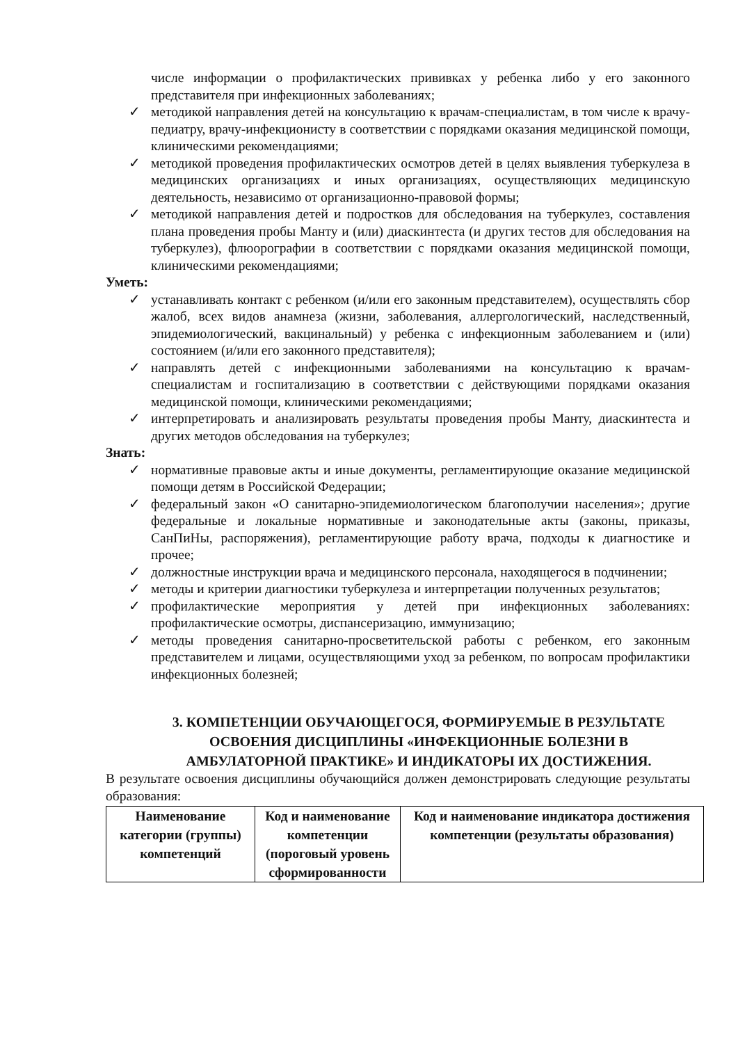числе информации о профилактических прививках у ребенка либо у его законного представителя при инфекционных заболеваниях;
✓ методикой направления детей на консультацию к врачам-специалистам, в том числе к врачу-педиатру, врачу-инфекционисту в соответствии с порядками оказания медицинской помощи, клиническими рекомендациями;
✓ методикой проведения профилактических осмотров детей в целях выявления туберкулеза в медицинских организациях и иных организациях, осуществляющих медицинскую деятельность, независимо от организационно-правовой формы;
✓ методикой направления детей и подростков для обследования на туберкулез, составления плана проведения пробы Манту и (или) диаскинтеста (и других тестов для обследования на туберкулез), флюорографии в соответствии с порядками оказания медицинской помощи, клиническими рекомендациями;
Уметь:
✓ устанавливать контакт с ребенком (и/или его законным представителем), осуществлять сбор жалоб, всех видов анамнеза (жизни, заболевания, аллергологический, наследственный, эпидемиологический, вакцинальный) у ребенка с инфекционным заболеванием и (или) состоянием (и/или его законного представителя);
✓ направлять детей с инфекционными заболеваниями на консультацию к врачам-специалистам и госпитализацию в соответствии с действующими порядками оказания медицинской помощи, клиническими рекомендациями;
✓ интерпретировать и анализировать результаты проведения пробы Манту, диаскинтеста и других методов обследования на туберкулез;
Знать:
✓ нормативные правовые акты и иные документы, регламентирующие оказание медицинской помощи детям в Российской Федерации;
✓ федеральный закон «О санитарно-эпидемиологическом благополучии населения»; другие федеральные и локальные нормативные и законодательные акты (законы, приказы, СанПиНы, распоряжения), регламентирующие работу врача, подходы к диагностике и прочее;
✓ должностные инструкции врача и медицинского персонала, находящегося в подчинении;
✓ методы и критерии диагностики туберкулеза и интерпретации полученных результатов;
✓ профилактические мероприятия у детей при инфекционных заболеваниях: профилактические осмотры, диспансеризацию, иммунизацию;
✓ методы проведения санитарно-просветительской работы с ребенком, его законным представителем и лицами, осуществляющими уход за ребенком, по вопросам профилактики инфекционных болезней;
3. КОМПЕТЕНЦИИ ОБУЧАЮЩЕГОСЯ, ФОРМИРУЕМЫЕ В РЕЗУЛЬТАТЕ ОСВОЕНИЯ ДИСЦИПЛИНЫ «ИНФЕКЦИОННЫЕ БОЛЕЗНИ В АМБУЛАТОРНОЙ ПРАКТИКЕ» И ИНДИКАТОРЫ ИХ ДОСТИЖЕНИЯ.
В результате освоения дисциплины обучающийся должен демонстрировать следующие результаты образования:
| Наименование категории (группы) компетенций | Код и наименование компетенции (пороговый уровень сформированности | Код и наименование индикатора достижения компетенции (результаты образования) |
| --- | --- | --- |